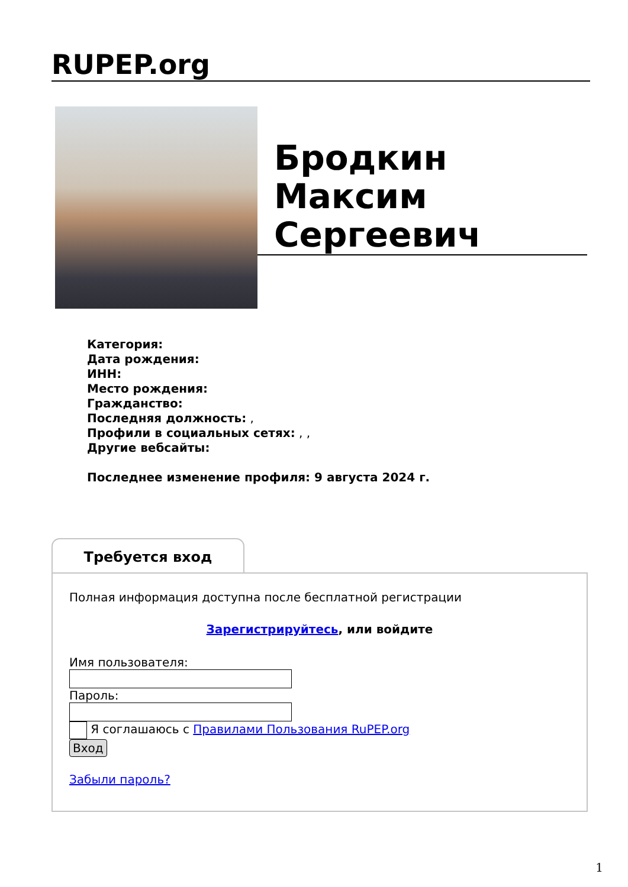RUPEP.org
Бродкин
Максим
Сергеевич
Категория:
Дата рождения:
ИНН:
Место рождения:
Гражданство:
Последняя должность: ,
Профили в социальных сетях: , ,
Другие вебсайты:
Последнее изменение профиля: 9 августа 2024 г.
Требуется вход
Полная информация доступна после бесплатной регистрации
Зарегистрируйтесь, или войдите
Имя пользователя:
Пароль:
Я соглашаюсь с Правилами Пользования RuPEP.org
Вход
Забыли пароль?
1